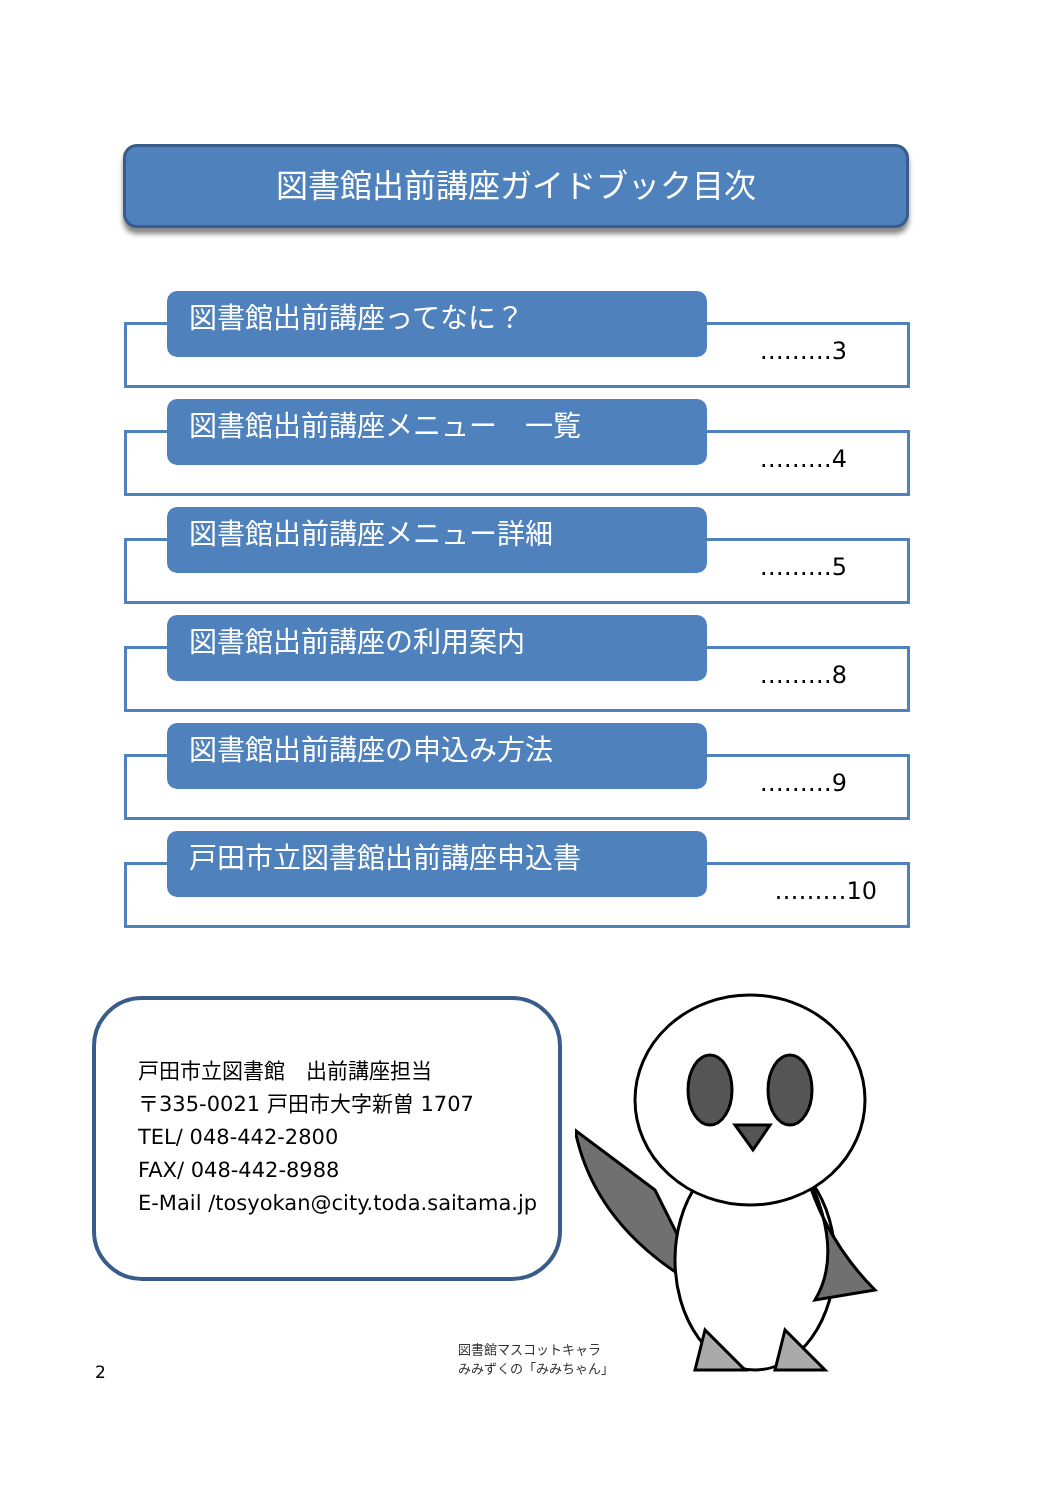図書館出前講座ガイドブック目次
図書館出前講座ってなに？
………3
図書館出前講座メニュー　一覧
………4
図書館出前講座メニュー詳細
………5
図書館出前講座の利用案内
………8
図書館出前講座の申込み方法
………9
戸田市立図書館出前講座申込書
………10
戸田市立図書館　出前講座担当
〒335-0021 戸田市大字新曽 1707
TEL/ 048-442-2800
FAX/ 048-442-8988
E-Mail /tosyokan@city.toda.saitama.jp
図書館マスコットキャラ
みみずくの「みみちゃん」
2